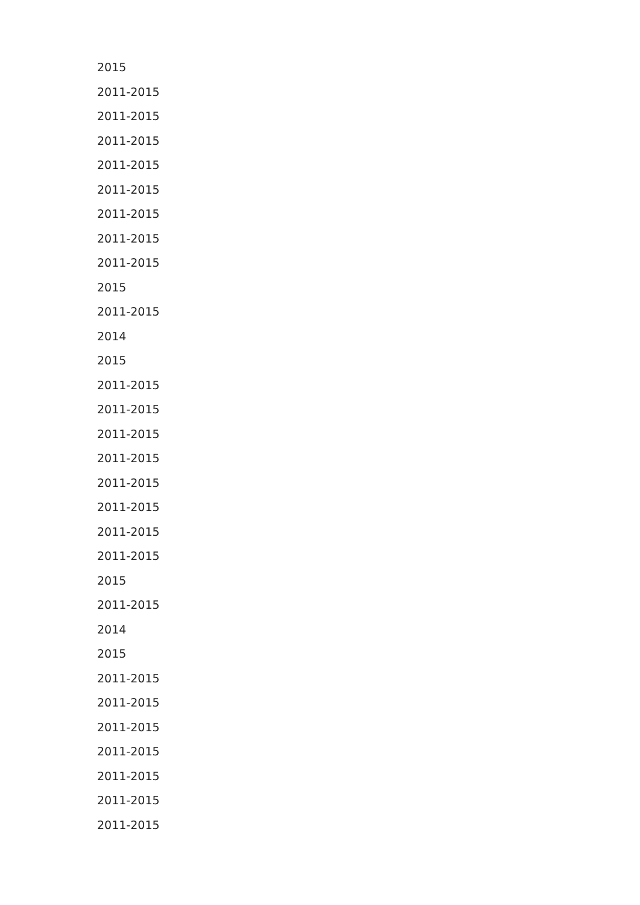2015
2011-2015
2011-2015
2011-2015
2011-2015
2011-2015
2011-2015
2011-2015
2011-2015
2015
2011-2015
2014
2015
2011-2015
2011-2015
2011-2015
2011-2015
2011-2015
2011-2015
2011-2015
2011-2015
2015
2011-2015
2014
2015
2011-2015
2011-2015
2011-2015
2011-2015
2011-2015
2011-2015
2011-2015